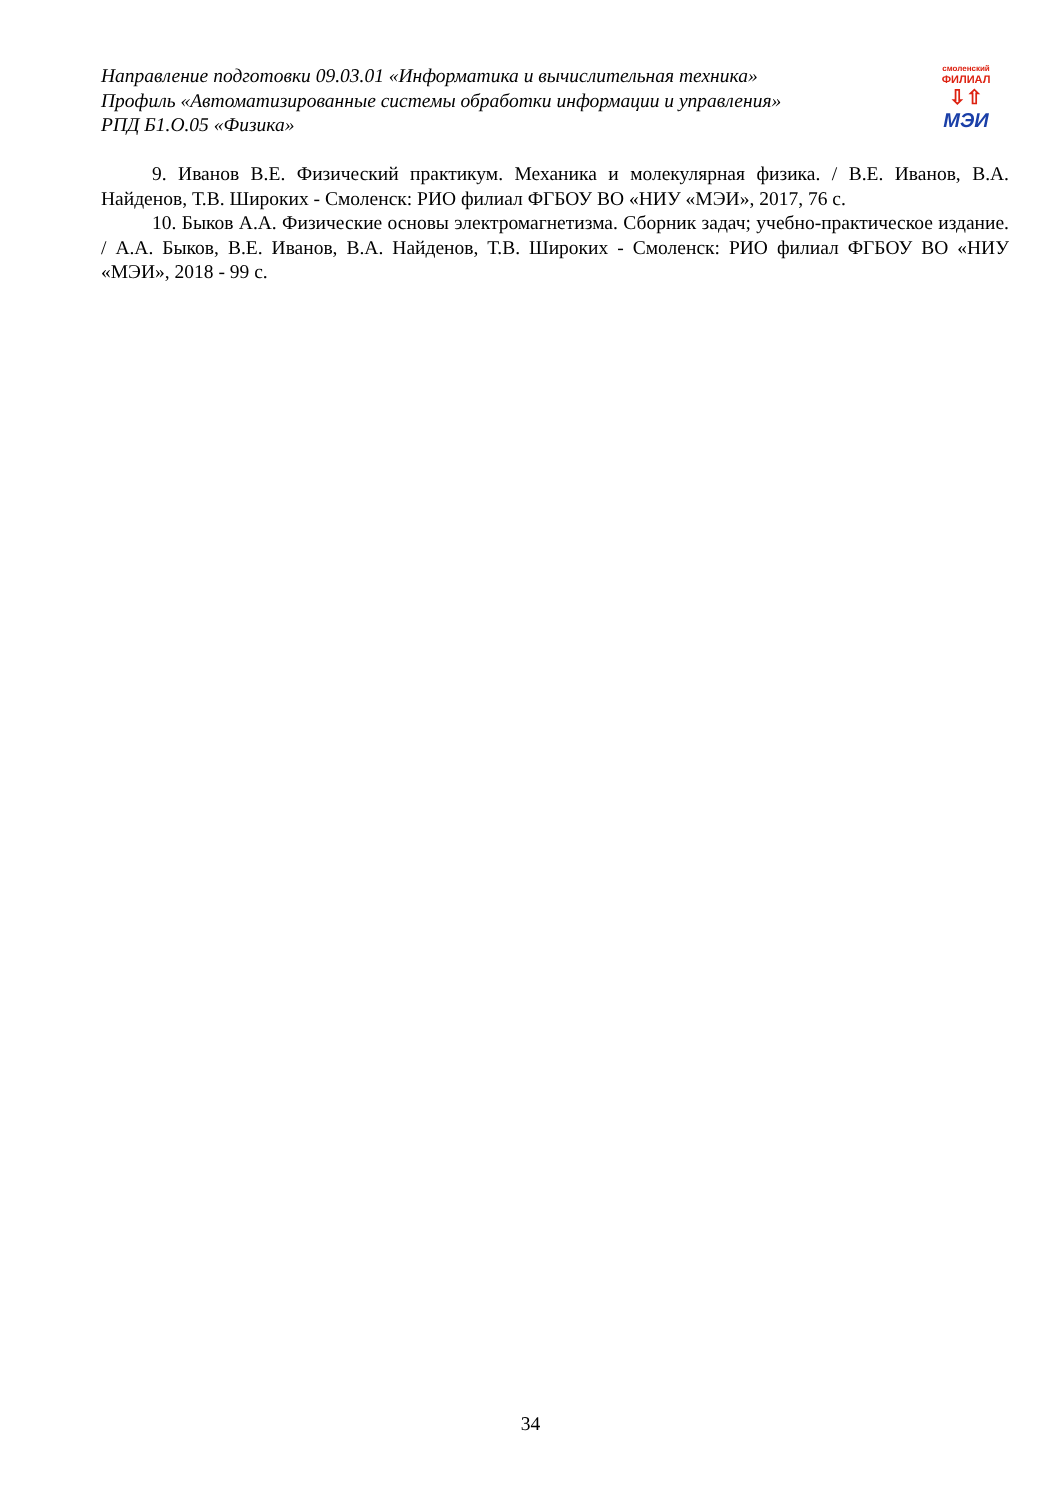Направление подготовки 09.03.01 «Информатика и вычислительная техника»
Профиль «Автоматизированные системы обработки информации и управления»
РПД Б1.О.05 «Физика»
смоленский
ФИЛИАЛ
⇩⇧
МЭИ
9. Иванов В.Е. Физический практикум. Механика и молекулярная физика. / В.Е. Иванов, В.А. Найденов, Т.В. Широких - Смоленск: РИО филиал ФГБОУ ВО «НИУ «МЭИ», 2017, 76 с.
10. Быков А.А. Физические основы электромагнетизма. Сборник задач; учебно-практическое издание. / А.А. Быков, В.Е. Иванов, В.А. Найденов, Т.В. Широких - Смоленск: РИО филиал ФГБОУ ВО «НИУ «МЭИ», 2018 - 99 с.
34